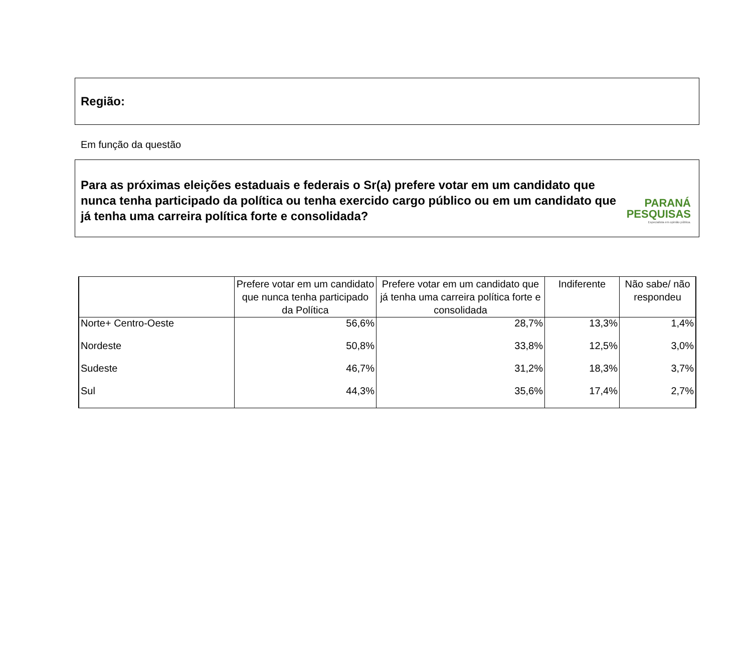Região:
Em função da questão
Para as próximas eleições estaduais e federais o Sr(a) prefere votar em um candidato que nunca tenha participado da política ou tenha exercido cargo público ou em um candidato que já tenha uma carreira política forte e consolidada?
PARANÁ
PESQUISAS
Especialista em opinião pública.
| | Prefere votar em um candidato que nunca tenha participado da Política | Prefere votar em um candidato que já tenha uma carreira política forte e consolidada | Indiferente | Não sabe/ não respondeu |
| --- | --- | --- | --- | --- |
| Norte+ Centro-Oeste | 56,6% | 28,7% | 13,3% | 1,4% |
| Nordeste | 50,8% | 33,8% | 12,5% | 3,0% |
| Sudeste | 46,7% | 31,2% | 18,3% | 3,7% |
| Sul | 44,3% | 35,6% | 17,4% | 2,7% |